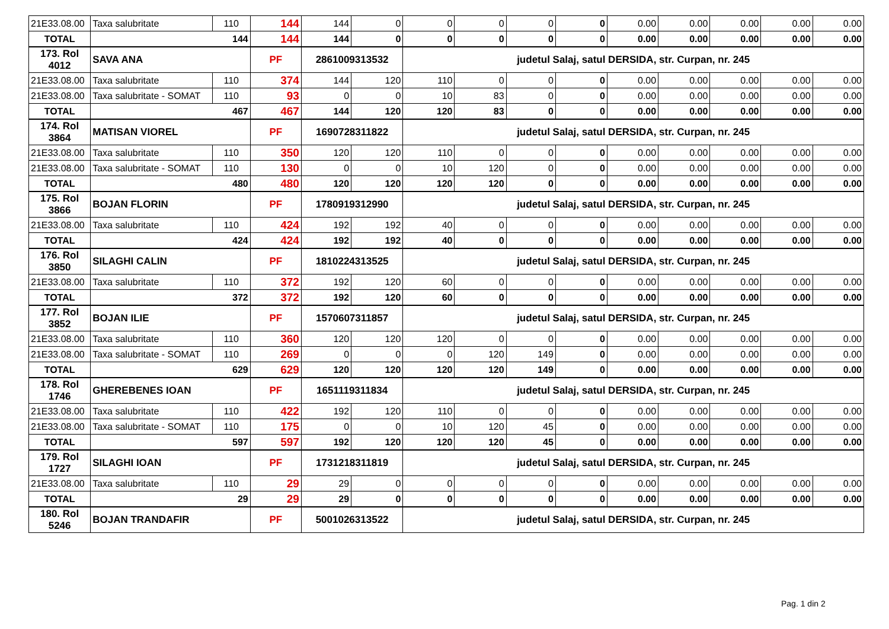| 21E33.08.00 | Taxa salubritate | 110 | 144 | 144 | 0 | 0 | 0 | 0 | 0 | 0.00 | 0.00 | 0.00 | 0.00 | 0.00 |
| TOTAL | 144 | | 144 | 144 | 0 | 0 | 0 | 0 | 0 | 0.00 | 0.00 | 0.00 | 0.00 | 0.00 |
| 173. Rol 4012 | SAVA ANA | | PF | 2861009313532 | | judetul Salaj, satul DERSIDA, str. Curpan, nr. 245 | | | | | | | | |
| 21E33.08.00 | Taxa salubritate | 110 | 374 | 144 | 120 | 110 | 0 | 0 | 0 | 0.00 | 0.00 | 0.00 | 0.00 | 0.00 |
| 21E33.08.00 | Taxa salubritate - SOMAT | 110 | 93 | 0 | 0 | 10 | 83 | 0 | 0 | 0.00 | 0.00 | 0.00 | 0.00 | 0.00 |
| TOTAL | 467 | | 467 | 144 | 120 | 120 | 83 | 0 | 0 | 0.00 | 0.00 | 0.00 | 0.00 | 0.00 |
| 174. Rol 3864 | MATISAN VIOREL | | PF | 1690728311822 | | judetul Salaj, satul DERSIDA, str. Curpan, nr. 245 | | | | | | | | |
| 21E33.08.00 | Taxa salubritate | 110 | 350 | 120 | 120 | 110 | 0 | 0 | 0 | 0.00 | 0.00 | 0.00 | 0.00 | 0.00 |
| 21E33.08.00 | Taxa salubritate - SOMAT | 110 | 130 | 0 | 0 | 10 | 120 | 0 | 0 | 0.00 | 0.00 | 0.00 | 0.00 | 0.00 |
| TOTAL | 480 | | 480 | 120 | 120 | 120 | 120 | 0 | 0 | 0.00 | 0.00 | 0.00 | 0.00 | 0.00 |
| 175. Rol 3866 | BOJAN FLORIN | | PF | 1780919312990 | | judetul Salaj, satul DERSIDA, str. Curpan, nr. 245 | | | | | | | | |
| 21E33.08.00 | Taxa salubritate | 110 | 424 | 192 | 192 | 40 | 0 | 0 | 0 | 0.00 | 0.00 | 0.00 | 0.00 | 0.00 |
| TOTAL | 424 | | 424 | 192 | 192 | 40 | 0 | 0 | 0 | 0.00 | 0.00 | 0.00 | 0.00 | 0.00 |
| 176. Rol 3850 | SILAGHI CALIN | | PF | 1810224313525 | | judetul Salaj, satul DERSIDA, str. Curpan, nr. 245 | | | | | | | | |
| 21E33.08.00 | Taxa salubritate | 110 | 372 | 192 | 120 | 60 | 0 | 0 | 0 | 0.00 | 0.00 | 0.00 | 0.00 | 0.00 |
| TOTAL | 372 | | 372 | 192 | 120 | 60 | 0 | 0 | 0 | 0.00 | 0.00 | 0.00 | 0.00 | 0.00 |
| 177. Rol 3852 | BOJAN ILIE | | PF | 1570607311857 | | judetul Salaj, satul DERSIDA, str. Curpan, nr. 245 | | | | | | | | |
| 21E33.08.00 | Taxa salubritate | 110 | 360 | 120 | 120 | 120 | 0 | 0 | 0 | 0.00 | 0.00 | 0.00 | 0.00 | 0.00 |
| 21E33.08.00 | Taxa salubritate - SOMAT | 110 | 269 | 0 | 0 | 0 | 120 | 149 | 0 | 0.00 | 0.00 | 0.00 | 0.00 | 0.00 |
| TOTAL | 629 | | 629 | 120 | 120 | 120 | 120 | 149 | 0 | 0.00 | 0.00 | 0.00 | 0.00 | 0.00 |
| 178. Rol 1746 | GHEREBENES IOAN | | PF | 1651119311834 | | judetul Salaj, satul DERSIDA, str. Curpan, nr. 245 | | | | | | | | |
| 21E33.08.00 | Taxa salubritate | 110 | 422 | 192 | 120 | 110 | 0 | 0 | 0 | 0.00 | 0.00 | 0.00 | 0.00 | 0.00 |
| 21E33.08.00 | Taxa salubritate - SOMAT | 110 | 175 | 0 | 0 | 10 | 120 | 45 | 0 | 0.00 | 0.00 | 0.00 | 0.00 | 0.00 |
| TOTAL | 597 | | 597 | 192 | 120 | 120 | 120 | 45 | 0 | 0.00 | 0.00 | 0.00 | 0.00 | 0.00 |
| 179. Rol 1727 | SILAGHI IOAN | | PF | 1731218311819 | | judetul Salaj, satul DERSIDA, str. Curpan, nr. 245 | | | | | | | | |
| 21E33.08.00 | Taxa salubritate | 110 | 29 | 29 | 0 | 0 | 0 | 0 | 0 | 0.00 | 0.00 | 0.00 | 0.00 | 0.00 |
| TOTAL | 29 | | 29 | 29 | 0 | 0 | 0 | 0 | 0 | 0.00 | 0.00 | 0.00 | 0.00 | 0.00 |
| 180. Rol 5246 | BOJAN TRANDAFIR | | PF | 5001026313522 | | judetul Salaj, satul DERSIDA, str. Curpan, nr. 245 | | | | | | | | |
Pag. 1 din 2